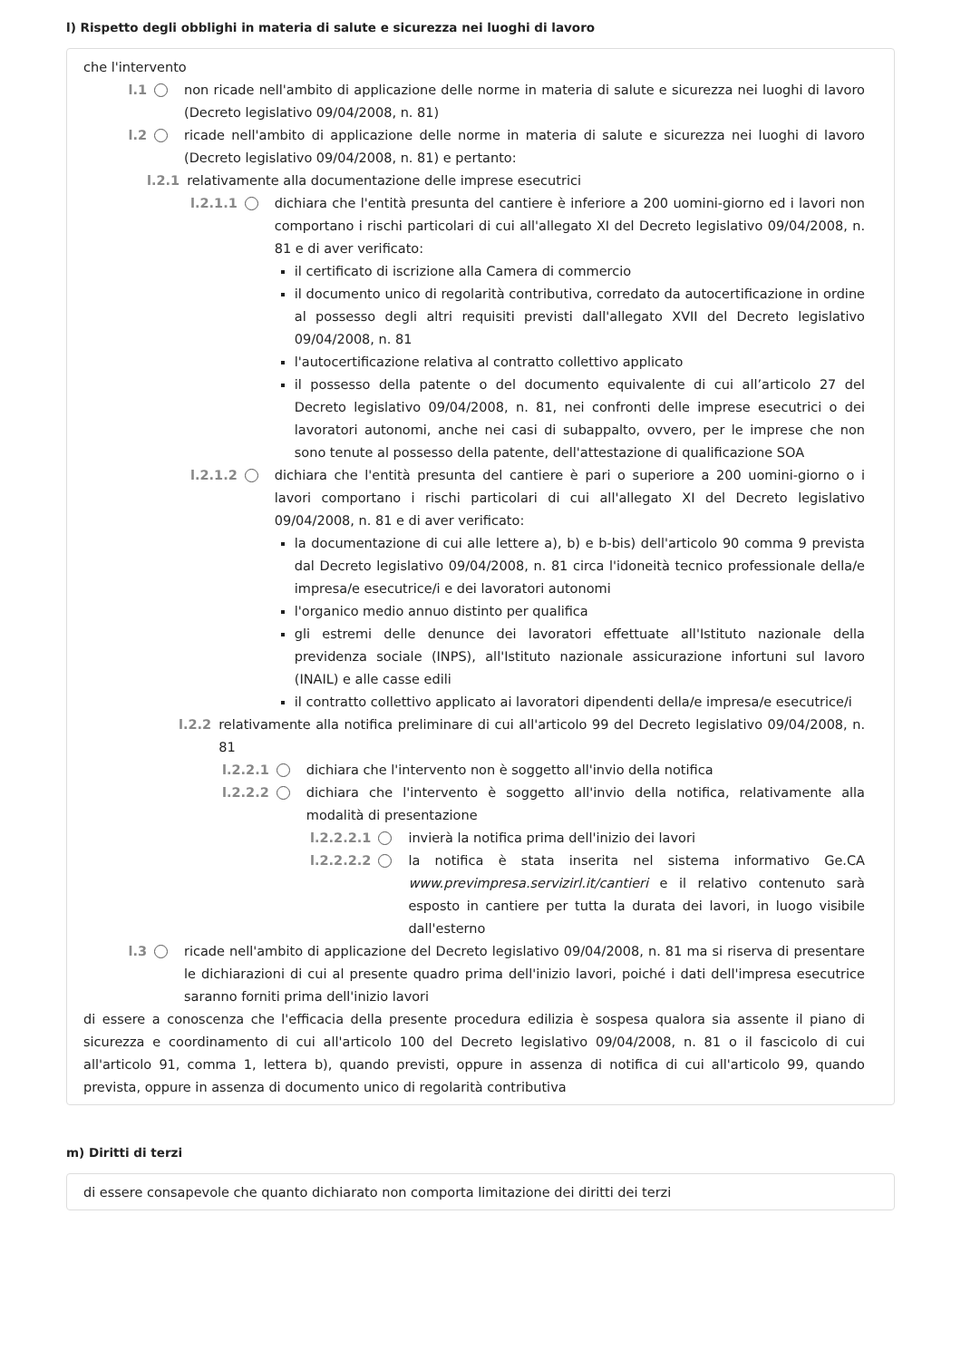l) Rispetto degli obblighi in materia di salute e sicurezza nei luoghi di lavoro
che l'intervento
l.1 non ricade nell'ambito di applicazione delle norme in materia di salute e sicurezza nei luoghi di lavoro (Decreto legislativo 09/04/2008, n. 81)
l.2 ricade nell'ambito di applicazione delle norme in materia di salute e sicurezza nei luoghi di lavoro (Decreto legislativo 09/04/2008, n. 81) e pertanto:
l.2.1 relativamente alla documentazione delle imprese esecutrici
l.2.1.1 dichiara che l'entità presunta del cantiere è inferiore a 200 uomini-giorno ed i lavori non comportano i rischi particolari di cui all'allegato XI del Decreto legislativo 09/04/2008, n. 81 e di aver verificato:
il certificato di iscrizione alla Camera di commercio
il documento unico di regolarità contributiva, corredato da autocertificazione in ordine al possesso degli altri requisiti previsti dall'allegato XVII del Decreto legislativo 09/04/2008, n. 81
l'autocertificazione relativa al contratto collettivo applicato
il possesso della patente o del documento equivalente di cui all’articolo 27 del Decreto legislativo 09/04/2008, n. 81, nei confronti delle imprese esecutrici o dei lavoratori autonomi, anche nei casi di subappalto, ovvero, per le imprese che non sono tenute al possesso della patente, dell'attestazione di qualificazione SOA
l.2.1.2 dichiara che l'entità presunta del cantiere è pari o superiore a 200 uomini-giorno o i lavori comportano i rischi particolari di cui all'allegato XI del Decreto legislativo 09/04/2008, n. 81 e di aver verificato:
la documentazione di cui alle lettere a), b) e b-bis) dell'articolo 90 comma 9 prevista dal Decreto legislativo 09/04/2008, n. 81 circa l'idoneità tecnico professionale della/e impresa/e esecutrice/i e dei lavoratori autonomi
l'organico medio annuo distinto per qualifica
gli estremi delle denunce dei lavoratori effettuate all'Istituto nazionale della previdenza sociale (INPS), all'Istituto nazionale assicurazione infortuni sul lavoro (INAIL) e alle casse edili
il contratto collettivo applicato ai lavoratori dipendenti della/e impresa/e esecutrice/i
l.2.2 relativamente alla notifica preliminare di cui all'articolo 99 del Decreto legislativo 09/04/2008, n. 81
l.2.2.1 dichiara che l'intervento non è soggetto all'invio della notifica
l.2.2.2 dichiara che l'intervento è soggetto all'invio della notifica, relativamente alla modalità di presentazione
l.2.2.2.1 invierà la notifica prima dell'inizio dei lavori
l.2.2.2.2 la notifica è stata inserita nel sistema informativo Ge.CA www.previmpresa.servizirl.it/cantieri e il relativo contenuto sarà esposto in cantiere per tutta la durata dei lavori, in luogo visibile dall'esterno
l.3 ricade nell'ambito di applicazione del Decreto legislativo 09/04/2008, n. 81 ma si riserva di presentare le dichiarazioni di cui al presente quadro prima dell'inizio lavori, poiché i dati dell'impresa esecutrice saranno forniti prima dell'inizio lavori
di essere a conoscenza che l'efficacia della presente procedura edilizia è sospesa qualora sia assente il piano di sicurezza e coordinamento di cui all'articolo 100 del Decreto legislativo 09/04/2008, n. 81 o il fascicolo di cui all'articolo 91, comma 1, lettera b), quando previsti, oppure in assenza di notifica di cui all'articolo 99, quando prevista, oppure in assenza di documento unico di regolarità contributiva
m) Diritti di terzi
di essere consapevole che quanto dichiarato non comporta limitazione dei diritti dei terzi